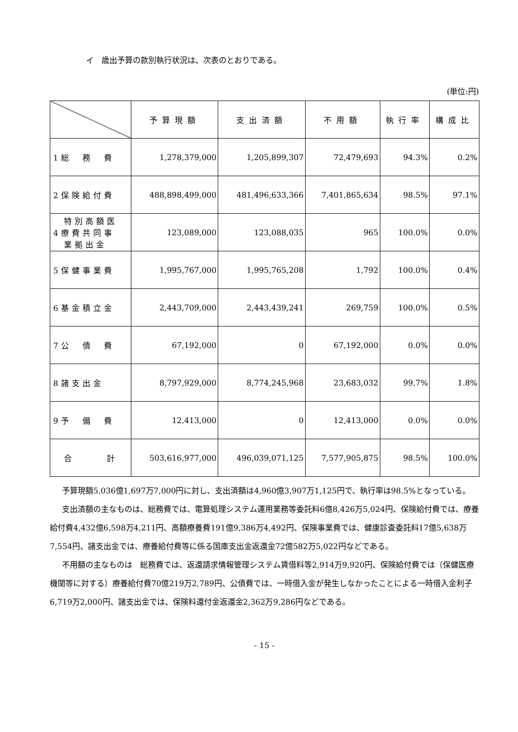イ　歳出予算の款別執行状況は、次表のとおりである。
(単位:円)
| | 予算現額 | 支出済額 | 不用額 | 執行率 | 構成比 |
| --- | --- | --- | --- | --- | --- |
| 1総 務 費 | 1,278,379,000 | 1,205,899,307 | 72,479,693 | 94.3% | 0.2% |
| 2保険給付費 | 488,898,499,000 | 481,496,633,366 | 7,401,865,634 | 98.5% | 97.1% |
| 特別高額医 4療費共同事 業拠出金 | 123,089,000 | 123,088,035 | 965 | 100.0% | 0.0% |
| 5保健事業費 | 1,995,767,000 | 1,995,765,208 | 1,792 | 100.0% | 0.4% |
| 6基金積立金 | 2,443,709,000 | 2,443,439,241 | 269,759 | 100.0% | 0.5% |
| 7公 債 費 | 67,192,000 | 0 | 67,192,000 | 0.0% | 0.0% |
| 8諸支出金 | 8,797,929,000 | 8,774,245,968 | 23,683,032 | 99.7% | 1.8% |
| 9予 備 費 | 12,413,000 | 0 | 12,413,000 | 0.0% | 0.0% |
| 合 計 | 503,616,977,000 | 496,039,071,125 | 7,577,905,875 | 98.5% | 100.0% |
予算現額5,036億1,697万7,000円に対し、支出済額は4,960億3,907万1,125円で、執行率は98.5%となっている。
支出済額の主なものは、総務費では、電算処理システム運用業務等委託料6億8,426万5,024円、保険給付費では、療養給付費4,432億6,598万4,211円、高額療養費191億9,386万4,492円、保険事業費では、健康診査委託料17億5,638万7,554円、諸支出金では、療養給付費等に係る国庫支出金返還金72億582万5,022円などである。
不用額の主なものは　総務費では、返還請求情報管理システム賃借料等2,914万9,920円、保険給付費では（保健医療機関等に対する）療養給付費70億219万2,789円、公債費では、一時借入金が発生しなかったことによる一時借入金利子6,719万2,000円、諸支出金では、保険料還付金返還金2,362万9,286円などである。
- 15 -